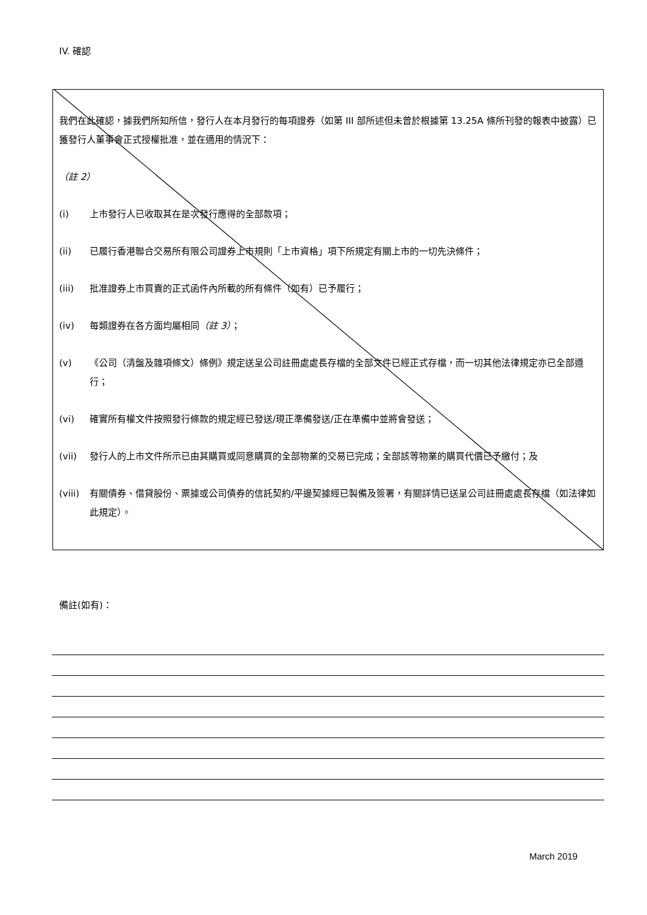IV. 確認
我們在此確認，據我們所知所信，發行人在本月發行的每項證券（如第 III 部所述但未曾於根據第 13.25A 條所刊發的報表中披露）已獲發行人董事會正式授權批准，並在適用的情況下：
（註 2）
(i) 上市發行人已收取其在是次發行應得的全部款項；
(ii) 已履行香港聯合交易所有限公司證券上市規則「上市資格」項下所規定有關上市的一切先決條件；
(iii) 批准證券上市買賣的正式函件內所載的所有條件（如有）已予履行；
(iv) 每類證券在各方面均屬相同（註 3）；
(v) 《公司（清盤及雜項條文）條例》規定送呈公司註冊處處長存檔的全部文件已經正式存檔，而一切其他法律規定亦已全部遵行；
(vi) 確實所有權文件按照發行條款的規定經已發送/現正準備發送/正在準備中並將會發送；
(vii) 發行人的上市文件所示已由其購買或同意購買的全部物業的交易已完成；全部該等物業的購買代價已予繳付；及
(viii) 有關債券、借貸股份、票據或公司債券的信託契約/平邊契據經已製備及簽署，有關詳情已送呈公司註冊處處長存檔（如法律如此規定）。
備註(如有)：
March 2019